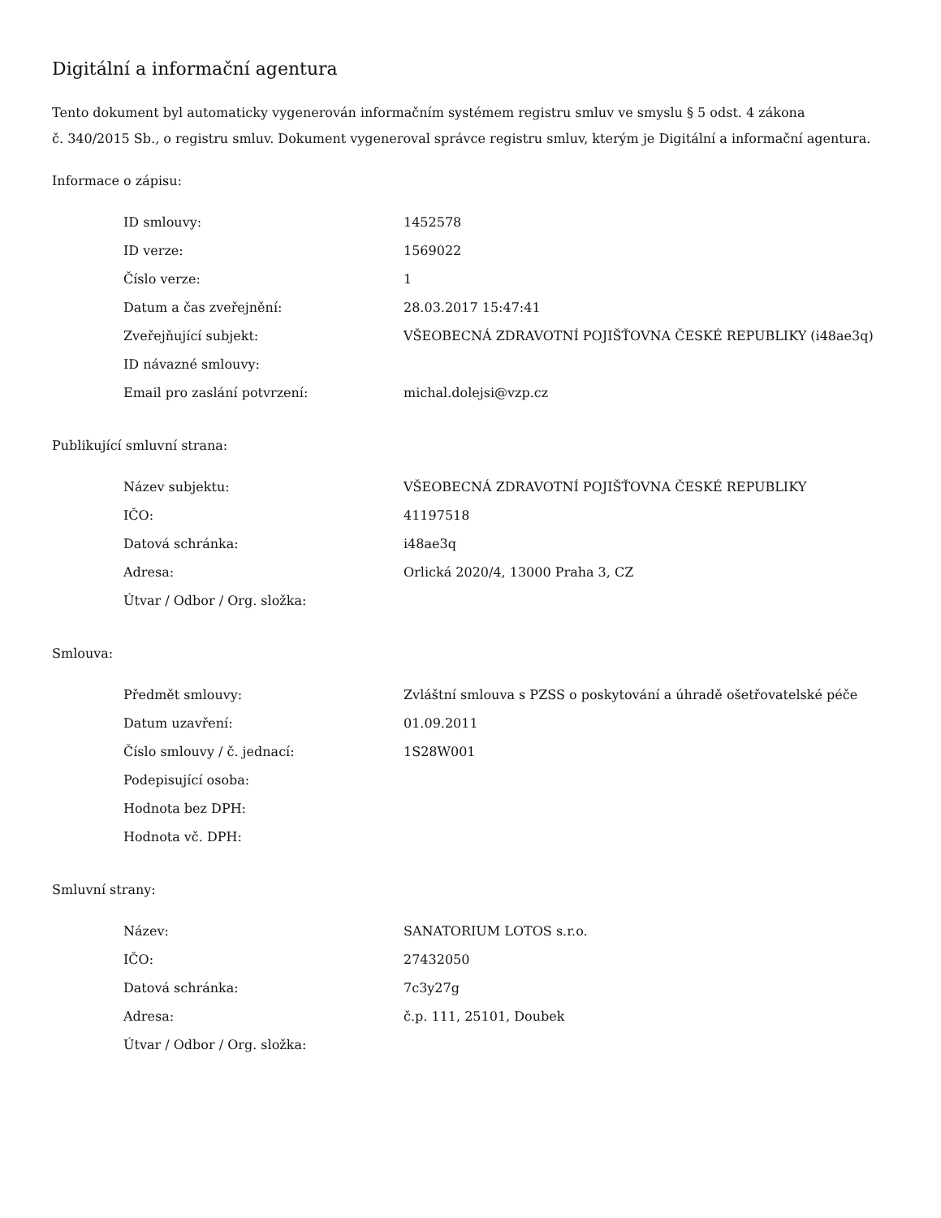Digitální a informační agentura
Tento dokument byl automaticky vygenerován informačním systémem registru smluv ve smyslu § 5 odst. 4 zákona
č. 340/2015 Sb., o registru smluv. Dokument vygeneroval správce registru smluv, kterým je Digitální a informační agentura.
Informace o zápisu:
| ID smlouvy: | 1452578 |
| ID verze: | 1569022 |
| Číslo verze: | 1 |
| Datum a čas zveřejnění: | 28.03.2017 15:47:41 |
| Zveřejňující subjekt: | VŠEOBECNÁ ZDRAVOTNÍ POJIŠŤOVNA ČESKÉ REPUBLIKY (i48ae3q) |
| ID návazné smlouvy: | |
| Email pro zaslání potvrzení: | michal.dolejsi@vzp.cz |
Publikující smluvní strana:
| Název subjektu: | VŠEOBECNÁ ZDRAVOTNÍ POJIŠŤOVNA ČESKÉ REPUBLIKY |
| IČO: | 41197518 |
| Datová schránka: | i48ae3q |
| Adresa: | Orlická 2020/4, 13000 Praha 3, CZ |
| Útvar / Odbor / Org. složka: | |
Smlouva:
| Předmět smlouvy: | Zvláštní smlouva s PZSS o poskytování a úhradě ošetřovatelské péče |
| Datum uzavření: | 01.09.2011 |
| Číslo smlouvy / č. jednací: | 1S28W001 |
| Podepisující osoba: | |
| Hodnota bez DPH: | |
| Hodnota vč. DPH: | |
Smluvní strany:
| Název: | SANATORIUM LOTOS s.r.o. |
| IČO: | 27432050 |
| Datová schránka: | 7c3y27g |
| Adresa: | č.p. 111, 25101, Doubek |
| Útvar / Odbor / Org. složka: | |